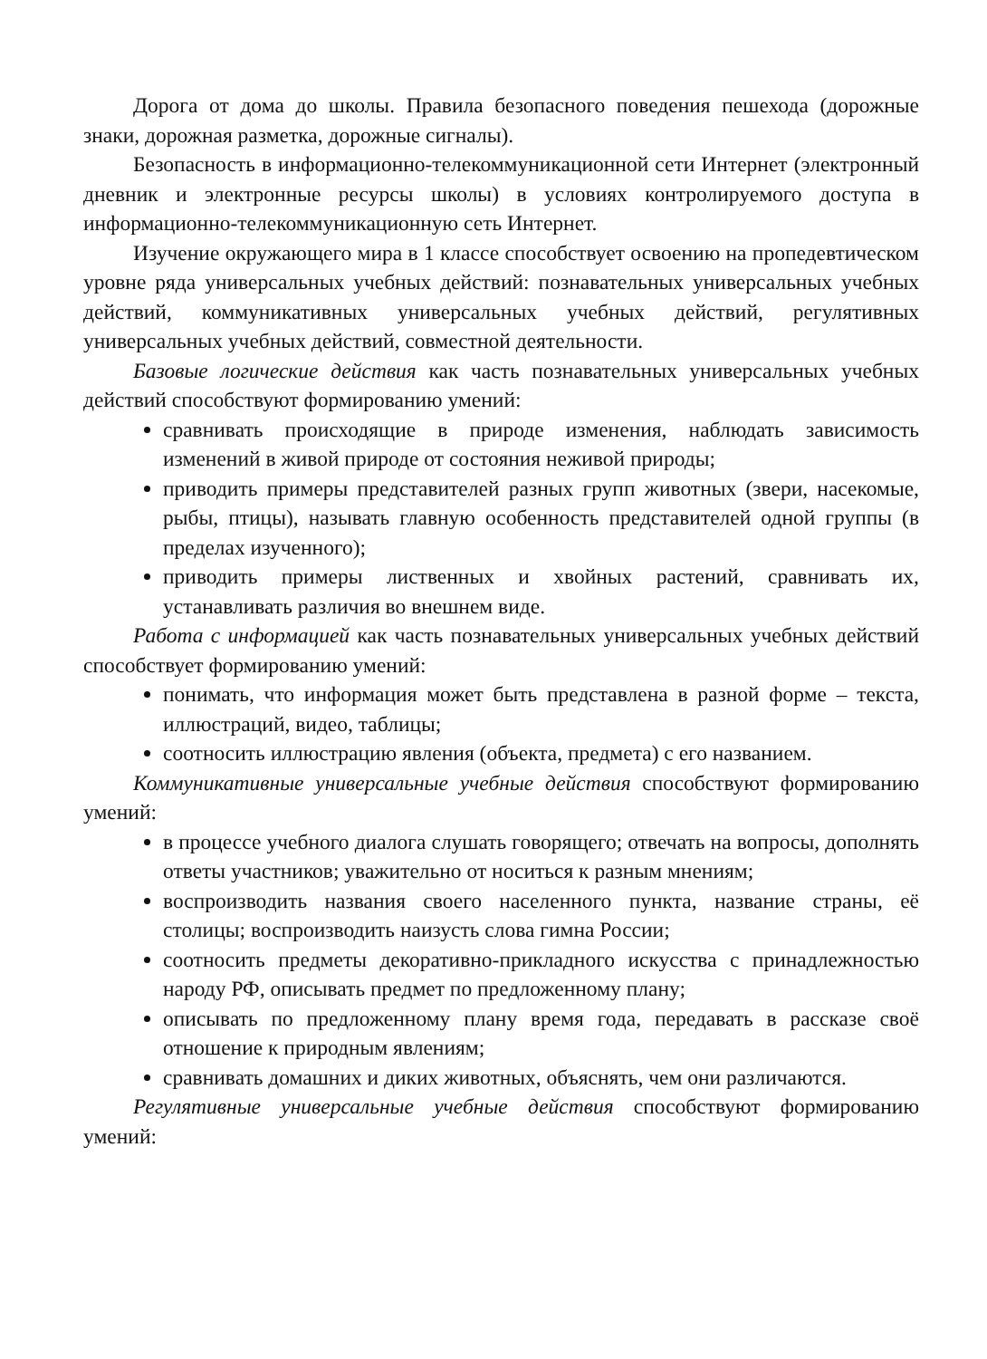Дорога от дома до школы. Правила безопасного поведения пешехода (дорожные знаки, дорожная разметка, дорожные сигналы).
Безопасность в информационно-телекоммуникационной сети Интернет (электронный дневник и электронные ресурсы школы) в условиях контролируемого доступа в информационно-телекоммуникационную сеть Интернет.
Изучение окружающего мира в 1 классе способствует освоению на пропедевтическом уровне ряда универсальных учебных действий: познавательных универсальных учебных действий, коммуникативных универсальных учебных действий, регулятивных универсальных учебных действий, совместной деятельности.
Базовые логические действия как часть познавательных универсальных учебных действий способствуют формированию умений:
сравнивать происходящие в природе изменения, наблюдать зависимость изменений в живой природе от состояния неживой природы;
приводить примеры представителей разных групп животных (звери, насекомые, рыбы, птицы), называть главную особенность представителей одной группы (в пределах изученного);
приводить примеры лиственных и хвойных растений, сравнивать их, устанавливать различия во внешнем виде.
Работа с информацией как часть познавательных универсальных учебных действий способствует формированию умений:
понимать, что информация может быть представлена в разной форме – текста, иллюстраций, видео, таблицы;
соотносить иллюстрацию явления (объекта, предмета) с его названием.
Коммуникативные универсальные учебные действия способствуют формированию умений:
в процессе учебного диалога слушать говорящего; отвечать на вопросы, дополнять ответы участников; уважительно от носиться к разным мнениям;
воспроизводить названия своего населенного пункта, название страны, её столицы; воспроизводить наизусть слова гимна России;
соотносить предметы декоративно-прикладного искусства с принадлежностью народу РФ, описывать предмет по предложенному плану;
описывать по предложенному плану время года, передавать в рассказе своё отношение к природным явлениям;
сравнивать домашних и диких животных, объяснять, чем они различаются.
Регулятивные универсальные учебные действия способствуют формированию умений: